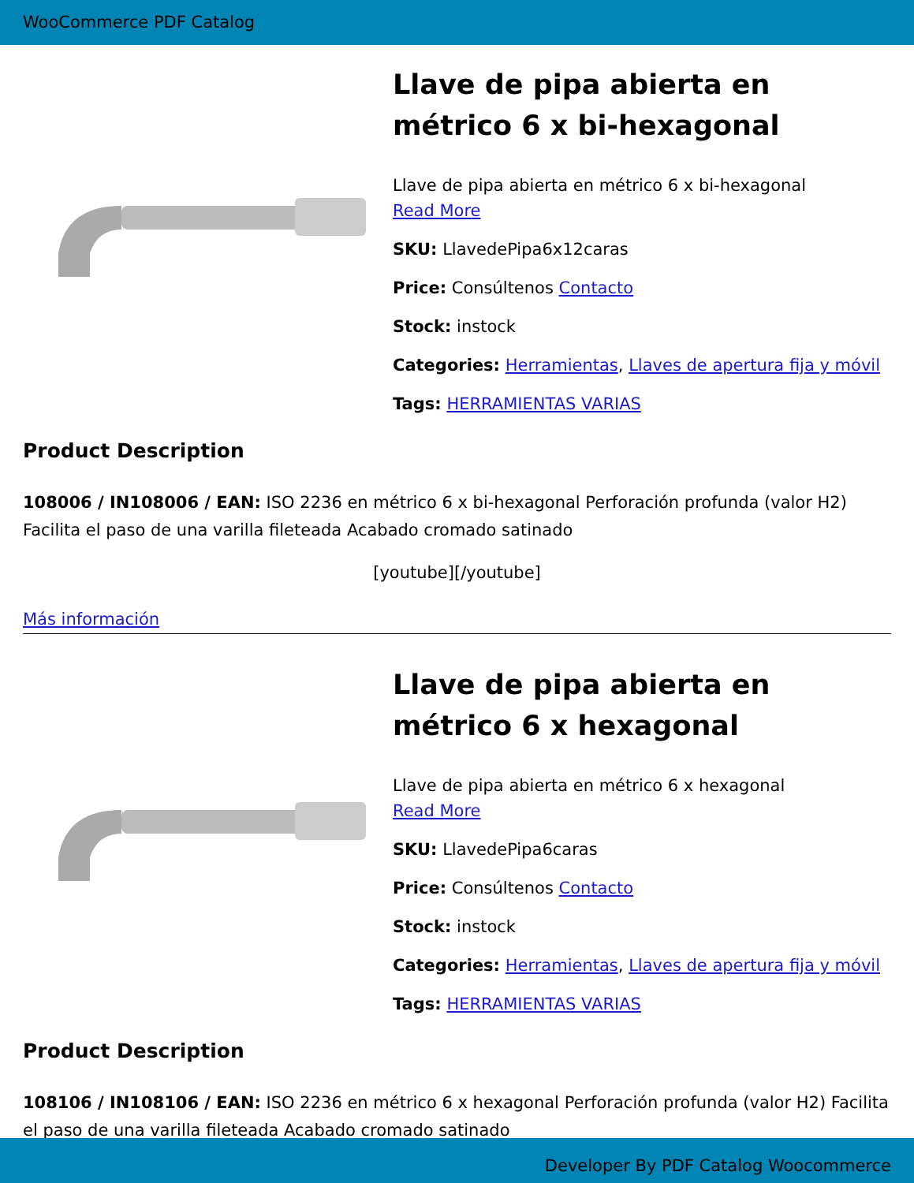WooCommerce PDF Catalog
Llave de pipa abierta en métrico 6 x bi-hexagonal
Llave de pipa abierta en métrico 6 x bi-hexagonal
Read More
SKU: LlavedePipa6x12caras
Price: Consúltenos Contacto
Stock: instock
Categories: Herramientas, Llaves de apertura fija y móvil
Tags: HERRAMIENTAS VARIAS
Product Description
108006 / IN108006 / EAN: ISO 2236 en métrico 6 x bi-hexagonal Perforación profunda (valor H2) Facilita el paso de una varilla fileteada Acabado cromado satinado
[youtube][/youtube]
Más información
Llave de pipa abierta en métrico 6 x hexagonal
Llave de pipa abierta en métrico 6 x hexagonal
Read More
SKU: LlavedePipa6caras
Price: Consúltenos Contacto
Stock: instock
Categories: Herramientas, Llaves de apertura fija y móvil
Tags: HERRAMIENTAS VARIAS
Product Description
108106 / IN108106 / EAN: ISO 2236 en métrico 6 x hexagonal Perforación profunda (valor H2) Facilita el paso de una varilla fileteada Acabado cromado satinado
Developer By PDF Catalog Woocommerce